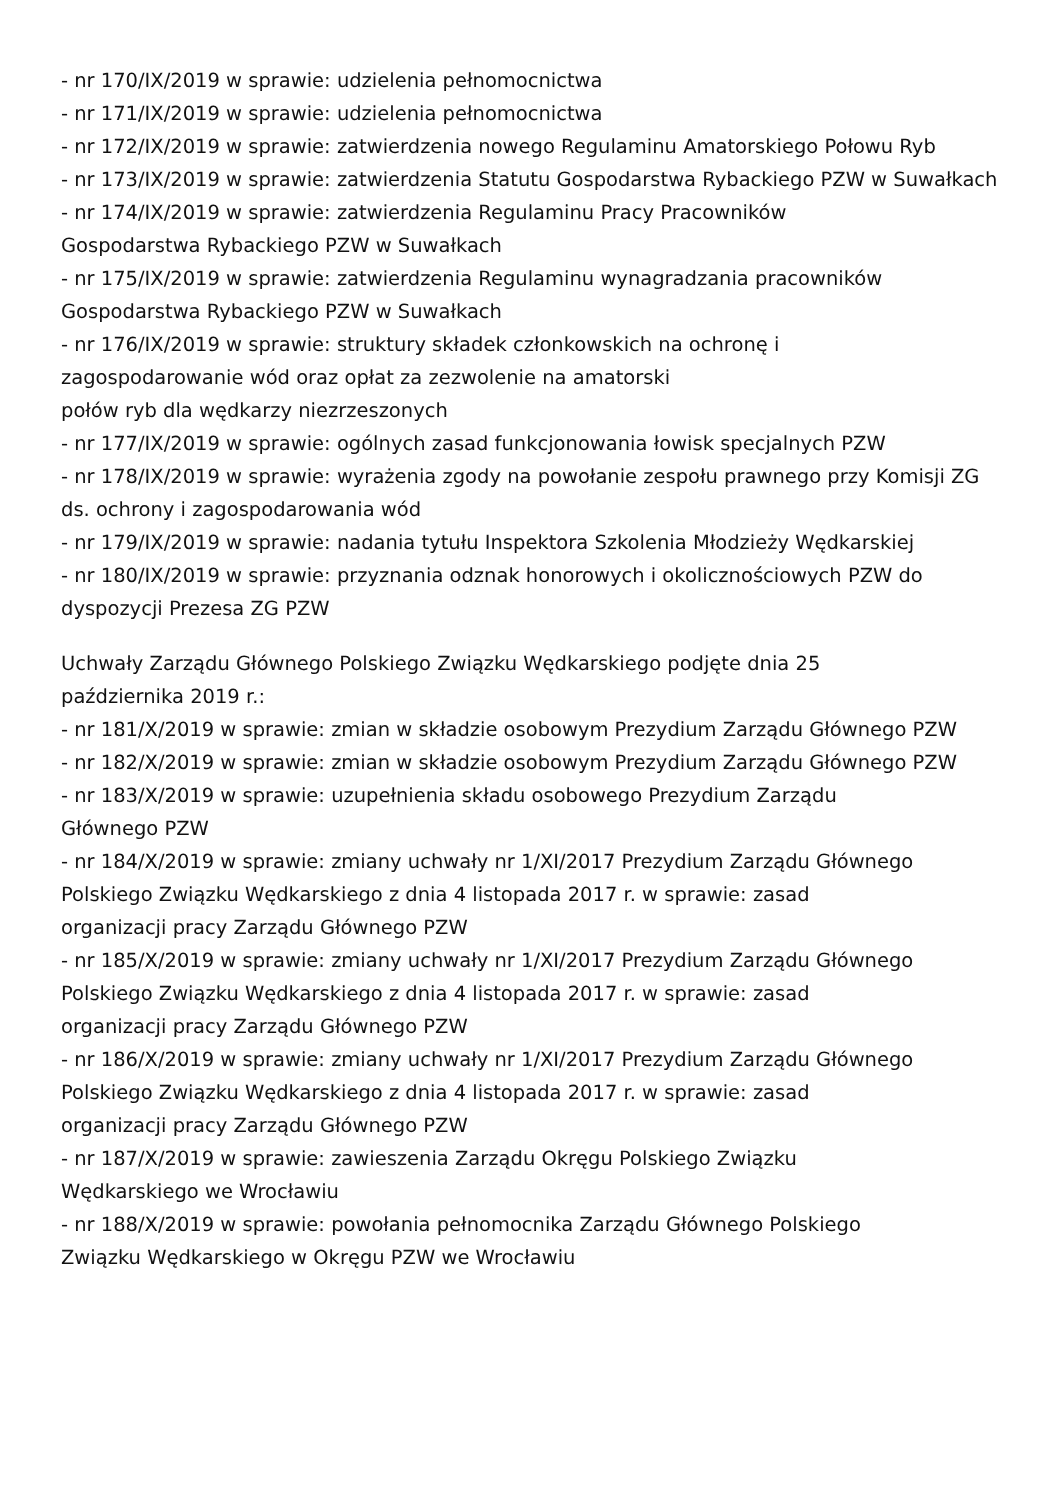- nr 170/IX/2019 w sprawie: udzielenia pełnomocnictwa
- nr 171/IX/2019 w sprawie: udzielenia pełnomocnictwa
- nr 172/IX/2019 w sprawie: zatwierdzenia nowego Regulaminu Amatorskiego Połowu Ryb
- nr 173/IX/2019 w sprawie: zatwierdzenia Statutu Gospodarstwa Rybackiego PZW w Suwałkach
- nr 174/IX/2019 w sprawie: zatwierdzenia Regulaminu Pracy Pracowników
Gospodarstwa Rybackiego PZW w Suwałkach
- nr 175/IX/2019 w sprawie: zatwierdzenia Regulaminu wynagradzania pracowników Gospodarstwa Rybackiego PZW w Suwałkach
- nr 176/IX/2019 w sprawie: struktury składek członkowskich na ochronę i
zagospodarowanie wód oraz opłat za zezwolenie na amatorski
połów ryb dla wędkarzy niezrzeszonych
- nr 177/IX/2019 w sprawie: ogólnych zasad funkcjonowania łowisk specjalnych PZW
- nr 178/IX/2019 w sprawie: wyrażenia zgody na powołanie zespołu prawnego przy Komisji ZG ds. ochrony i zagospodarowania wód
- nr 179/IX/2019 w sprawie: nadania tytułu Inspektora Szkolenia Młodzieży Wędkarskiej
- nr 180/IX/2019 w sprawie: przyznania odznak honorowych i okolicznościowych PZW do dyspozycji Prezesa ZG PZW
Uchwały Zarządu Głównego Polskiego Związku Wędkarskiego podjęte dnia 25
października 2019 r.:
- nr 181/X/2019 w sprawie: zmian w składzie osobowym Prezydium Zarządu Głównego PZW
- nr 182/X/2019 w sprawie: zmian w składzie osobowym Prezydium Zarządu Głównego PZW
- nr 183/X/2019 w sprawie: uzupełnienia składu osobowego Prezydium Zarządu
Głównego PZW
- nr 184/X/2019 w sprawie: zmiany uchwały nr 1/XI/2017 Prezydium Zarządu Głównego Polskiego Związku Wędkarskiego z dnia 4 listopada 2017 r. w sprawie: zasad
organizacji pracy Zarządu Głównego PZW
- nr 185/X/2019 w sprawie: zmiany uchwały nr 1/XI/2017 Prezydium Zarządu Głównego Polskiego Związku Wędkarskiego z dnia 4 listopada 2017 r. w sprawie: zasad
organizacji pracy Zarządu Głównego PZW
- nr 186/X/2019 w sprawie: zmiany uchwały nr 1/XI/2017 Prezydium Zarządu Głównego Polskiego Związku Wędkarskiego z dnia 4 listopada 2017 r. w sprawie: zasad
organizacji pracy Zarządu Głównego PZW
- nr 187/X/2019 w sprawie: zawieszenia Zarządu Okręgu Polskiego Związku
Wędkarskiego we Wrocławiu
- nr 188/X/2019 w sprawie: powołania pełnomocnika Zarządu Głównego Polskiego
Związku Wędkarskiego w Okręgu PZW we Wrocławiu